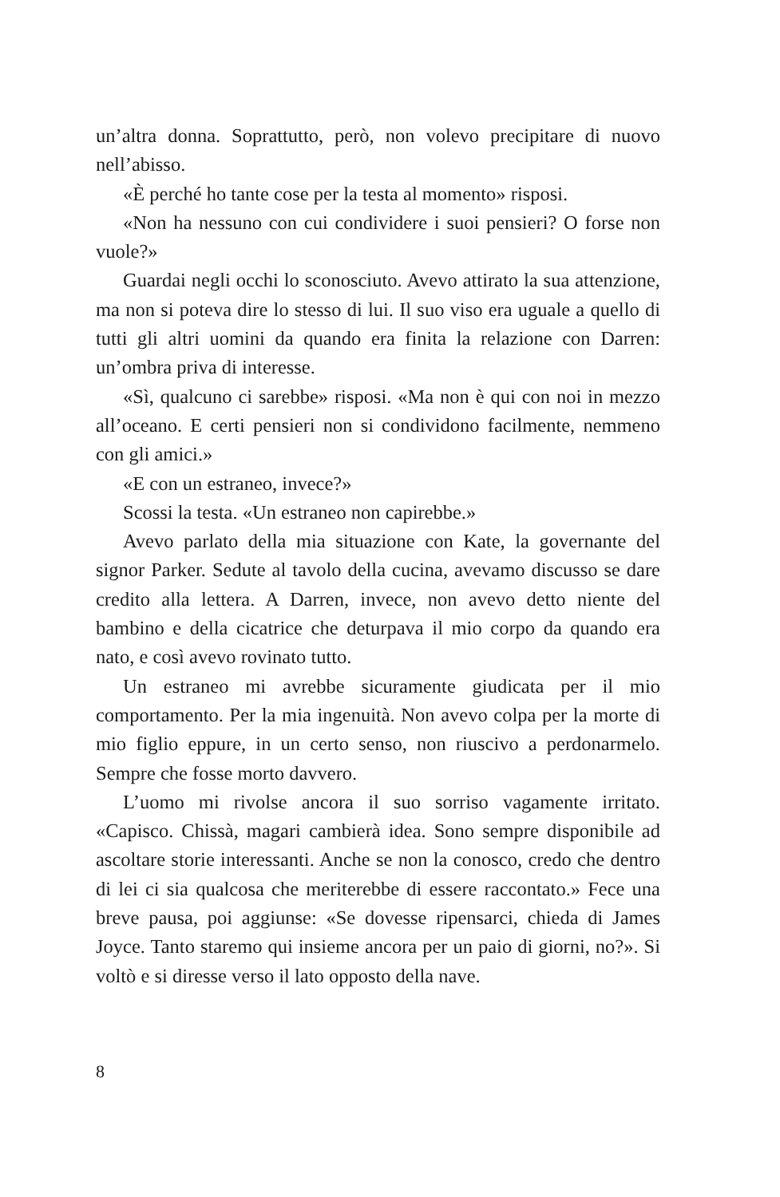un’altra donna. Soprattutto, però, non volevo precipitare di nuovo nell’abisso.
«È perché ho tante cose per la testa al momento» risposi.
«Non ha nessuno con cui condividere i suoi pensieri? O forse non vuole?»
Guardai negli occhi lo sconosciuto. Avevo attirato la sua attenzione, ma non si poteva dire lo stesso di lui. Il suo viso era uguale a quello di tutti gli altri uomini da quando era finita la relazione con Darren: un’ombra priva di interesse.
«Sì, qualcuno ci sarebbe» risposi. «Ma non è qui con noi in mezzo all’oceano. E certi pensieri non si condividono facilmente, nemmeno con gli amici.»
«E con un estraneo, invece?»
Scossi la testa. «Un estraneo non capirebbe.»
Avevo parlato della mia situazione con Kate, la governante del signor Parker. Sedute al tavolo della cucina, avevamo discusso se dare credito alla lettera. A Darren, invece, non avevo detto niente del bambino e della cicatrice che deturpava il mio corpo da quando era nato, e così avevo rovinato tutto.
Un estraneo mi avrebbe sicuramente giudicata per il mio comportamento. Per la mia ingenuità. Non avevo colpa per la morte di mio figlio eppure, in un certo senso, non riuscivo a perdonarmelo. Sempre che fosse morto davvero.
L’uomo mi rivolse ancora il suo sorriso vagamente irritato. «Capisco. Chissà, magari cambierà idea. Sono sempre disponibile ad ascoltare storie interessanti. Anche se non la conosco, credo che dentro di lei ci sia qualcosa che meriterebbe di essere raccontato.» Fece una breve pausa, poi aggiunse: «Se dovesse ripensarci, chieda di James Joyce. Tanto staremo qui insieme ancora per un paio di giorni, no?». Si voltò e si diresse verso il lato opposto della nave.
8